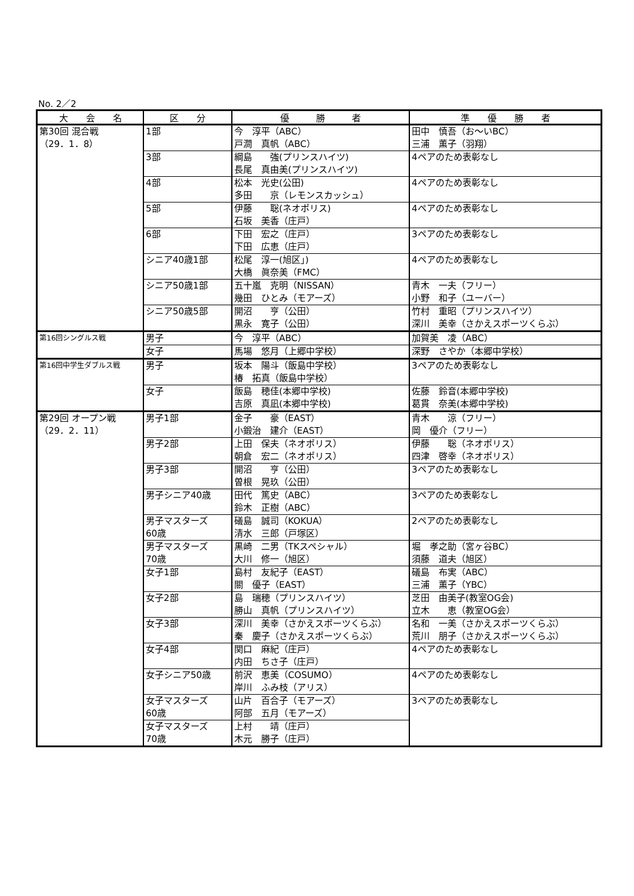No. 2／2
| 大 会 名 | 区 分 | 優 勝 者 | 準 優 勝 者 |
| --- | --- | --- | --- |
| 第30回 混合戦 （29．1．8） | 1部 | 今 淳平（ABC） 戸澗 真帆（ABC） | 田中 慎吾（お～いBC） 三浦 薫子（羽翔） |
| | 3部 | 綱島 強(プリンスハイツ) 長尾 真由美(プリンスハイツ) | 4ペアのため表彰なし |
| | 4部 | 松本 光史(公田) 多田 京（レモンスカッシュ） | 4ペアのため表彰なし |
| | 5部 | 伊藤 聡(ネオポリス) 石坂 美香（庄戸） | 4ペアのため表彰なし |
| | 6部 | 下田 宏之（庄戸） 下田 広恵（庄戸） | 3ペアのため表彰なし |
| | シニア40歳1部 | 松尾 淳一(旭区」) 大橋 眞奈美（FMC） | 4ペアのため表彰なし |
| | シニア50歳1部 | 五十嵐 克明（NISSAN） 幾田 ひとみ（モアーズ） | 青木 一夫（フリー） 小野 和子（ユーバー） |
| | シニア50歳5部 | 開沼 亨（公田） 黒永 寛子（公田） | 竹村 重昭（プリンスハイツ） 深川 美幸（さかえスポーツくらぶ） |
| 第16回シングルス戦 | 男子 | 今 淳平（ABC） | 加賀美 凌（ABC） |
| | 女子 | 馬場 悠月（上郷中学校） | 深野 さやか（本郷中学校） |
| 第16回中学生ダブルス戦 | 男子 | 坂本 陽斗（飯島中学校） 椿 拓真（飯島中学校） | 3ペアのため表彰なし |
| | 女子 | 飯島 穂佳(本郷中学校) 吉原 真凪(本郷中学校) | 佐藤 鈴音(本郷中学校) 葛貫 奈美(本郷中学校) |
| 第29回 オープン戦 （29．2．11） | 男子1部 | 金子 豪（EAST） 小鍛治 建介（EAST） | 青木 涼（フリー） 岡 優介（フリー） |
| | 男子2部 | 上田 保夫（ネオポリス） 朝倉 宏二（ネオポリス） | 伊藤 聡（ネオポリス） 四津 啓幸（ネオポリス） |
| | 男子3部 | 開沼 亨（公田） 曽根 晃玖（公田） | 3ペアのため表彰なし |
| | 男子シニア40歳 | 田代 篤史（ABC） 鈴木 正樹（ABC） | 3ペアのため表彰なし |
| | 男子マスターズ 60歳 | 礒島 誠司（KOKUA） 清水 三郎（戸塚区） | 2ペアのため表彰なし |
| | 男子マスターズ 70歳 | 黒崎 二男（TKスペシャル） 大川 修一（旭区） | 堀 孝之助（宮ヶ谷BC） 須藤 道夫（旭区） |
| | 女子1部 | 島村 友紀子（EAST） 關 優子（EAST） | 礒島 布実（ABC） 三浦 薫子（YBC） |
| | 女子2部 | 島 瑞穂（プリンスハイツ） 勝山 真帆（プリンスハイツ） | 芝田 由美子(教室OG会) 立木 恵（教室OG会） |
| | 女子3部 | 深川 美幸（さかえスポーツくらぶ） 秦 慶子（さかえスポーツくらぶ） | 名和 一美（さかえスポーツくらぶ） 荒川 朋子（さかえスポーツくらぶ） |
| | 女子4部 | 関口 麻紀（庄戸） 内田 ちさ子（庄戸） | 4ペアのため表彰なし |
| | 女子シニア50歳 | 前沢 恵美（COSUMO） 岸川 ふみ枝（アリス） | 4ペアのため表彰なし |
| | 女子マスターズ 60歳 | 山片 百合子（モアーズ） 阿部 五月（モアーズ） | 3ペアのため表彰なし |
| | 女子マスターズ 70歳 | 上村 靖（庄戸） 木元 勝子（庄戸） | |